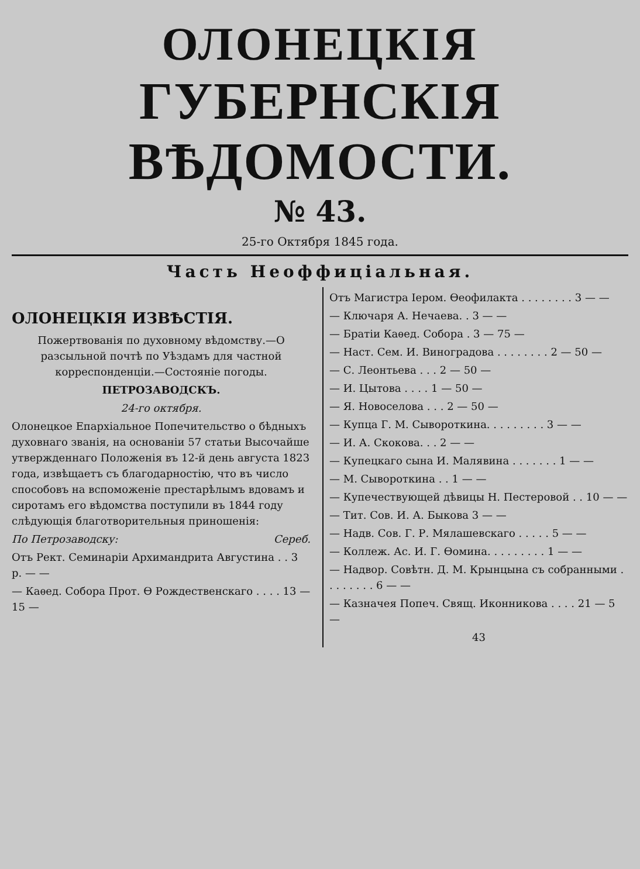ОЛОНЕЦКІЯ
ГУБЕРНСКІЯ ВѢДОМОСТИ.
№ 43.
25-го Октября 1845 года.
Часть Неоффиціальная.
ОЛОНЕЦКІЯ ИЗВѢСТІЯ.
Пожертвованія по духовному вѣдомству.—О разсыльной почтѣ по Уѣздамъ для частной корреспонденціи.—Состояніе погоды.
ПЕТРОЗАВОДСКЪ.
24-го октября.
Олонецкое Епархіальное Попечительство о бѣдныхъ духовнаго званія, на основаніи 57 статьи Высочайше утвержденнаго Положенія въ 12-й день августа 1823 года, извѣщаетъ съ благодарностію, что въ число способовъ на вспоможеніе престарѣлымъ вдовамъ и сиротамъ его вѣдомства поступили въ 1844 году слѣдующія благотворительныя приношенія:
По Петрозаводску: Сереб.
Отъ Рект. Семинаріи Архимандрита Августина . . 3 р. — —
— Каѳед. Собора Прот. Ѳ Рождественскаго . . . . 13 — 15 —
Отъ Магистра Іером. Ѳеофилакта . . . . . . . . 3 — —
— Ключаря А. Нечаева. . 3 — —
— Братіи Каѳед. Собора . 3 — 75 —
— Наст. Сем. И. Виноградова . . . . . . . . 2 — 50 —
— С. Леонтьева . . . 2 — 50 —
— И. Цытова . . . . 1 — 50 —
— Я. Новоселова . . . 2 — 50 —
— Купца Г. М. Сыворот­кина. . . . . . . . . 3 — —
— И. А. Скокова. . . 2 — —
— Купецкаго сына И. Малявина . . . . . . . 1 — —
— М. Сывороткина . . 1 — —
— Купечествующей дѣвицы Н. Пестеровой . . 10 — —
— Тит. Сов. И. А. Быкова 3 — —
— Надв. Сов. Г. Р. Мялашевскаго . . . . . 5 — —
— Коллеж. Ас. И. Г. Ѳомина. . . . . . . . . 1 — —
— Надвор. Совѣтн. Д. М. Крынцына съ собранными . . . . . . . . 6 — —
— Казначея Попеч. Свящ. Иконникова . . . . 21 — 5 —
43